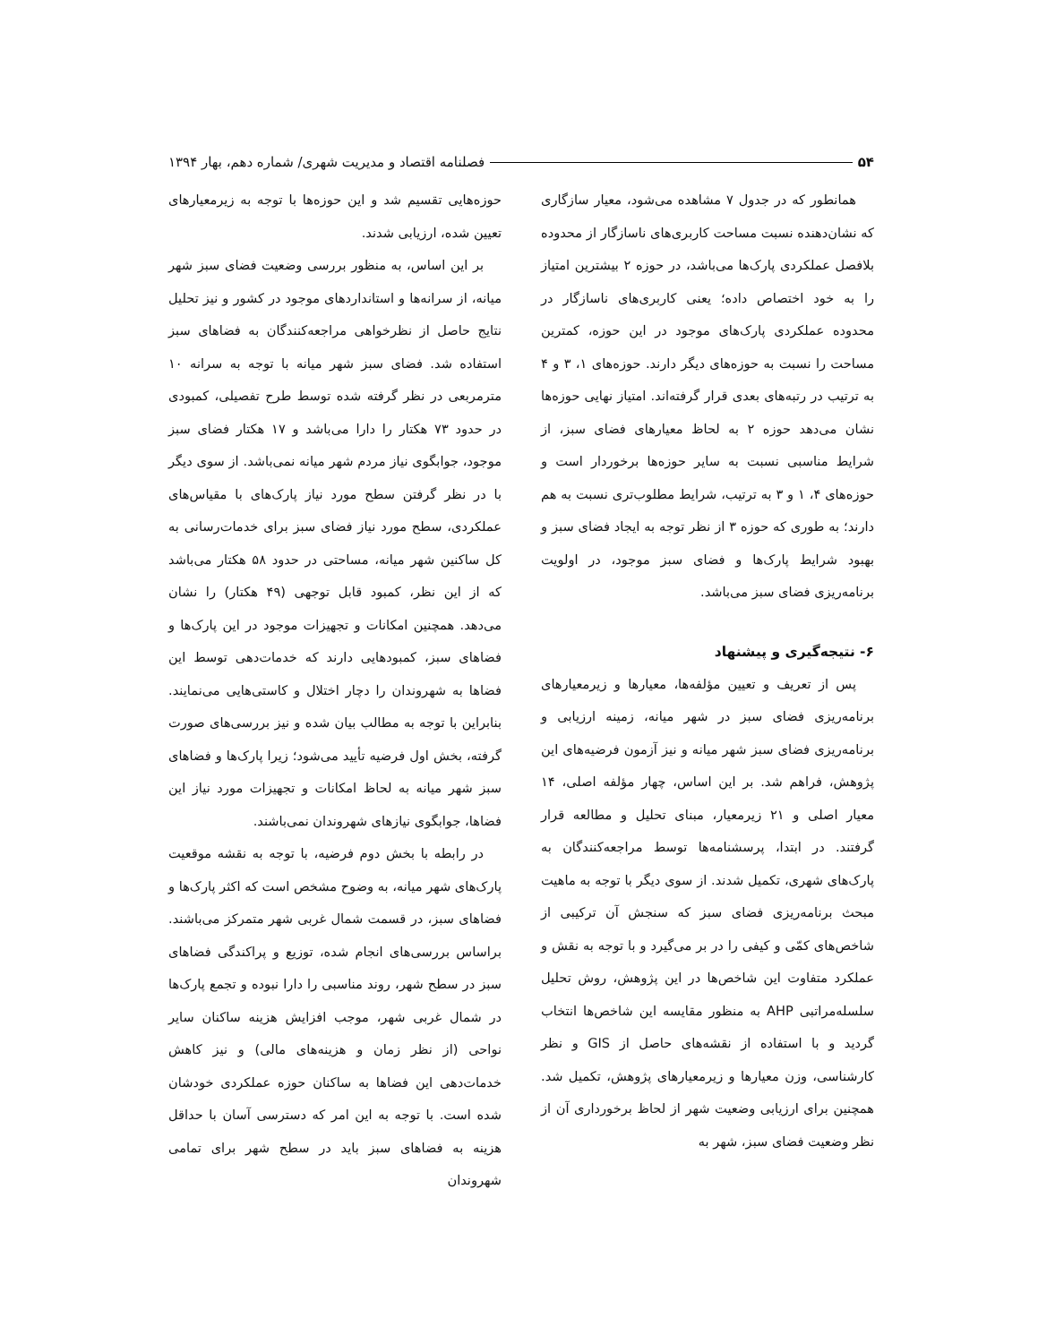۵۴ فصلنامه اقتصاد و مدیریت شهری/ شماره دهم، بهار ۱۳۹۴
همانطور که در جدول ۷ مشاهده می‌شود، معیار سازگاری که نشان‌دهنده نسبت مساحت کاربری‌های ناسازگار از محدوده بلافصل عملکردی پارک‌ها می‌باشد، در حوزه ۲ بیشترین امتیاز را به خود اختصاص داده؛ یعنی کاربری‌های ناسازگار در محدوده عملکردی پارک‌های موجود در این حوزه، کمترین مساحت را نسبت به حوزه‌های دیگر دارند. حوزه‌های ۱، ۳ و ۴ به ترتیب در رتبه‌های بعدی قرار گرفته‌اند. امتیاز نهایی حوزه‌ها نشان می‌دهد حوزه ۲ به لحاظ معیارهای فضای سبز، از شرایط مناسبی نسبت به سایر حوزه‌ها برخوردار است و حوزه‌های ۴، ۱ و ۳ به ترتیب، شرایط مطلوب‌تری نسبت به هم دارند؛ به طوری که حوزه ۳ از نظر توجه به ایجاد فضای سبز و بهبود شرایط پارک‌ها و فضای سبز موجود، در اولویت برنامه‌ریزی فضای سبز می‌باشد.
۶- نتیجه‌گیری و پیشنهاد
پس از تعریف و تعیین مؤلفه‌ها، معیارها و زیرمعیارهای برنامه‌ریزی فضای سبز در شهر میانه، زمینه ارزیابی و برنامه‌ریزی فضای سبز شهر میانه و نیز آزمون فرضیه‌های این پژوهش، فراهم شد. بر این اساس، چهار مؤلفه اصلی، ۱۴ معیار اصلی و ۲۱ زیرمعیار، مبنای تحلیل و مطالعه قرار گرفتند. در ابتدا، پرسشنامه‌ها توسط مراجعه‌کنندگان به پارک‌های شهری، تکمیل شدند. از سوی دیگر با توجه به ماهیت مبحث برنامه‌ریزی فضای سبز که سنجش آن ترکیبی از شاخص‌های کمّی و کیفی را در بر می‌گیرد و با توجه به نقش و عملکرد متفاوت این شاخص‌ها در این پژوهش، روش تحلیل سلسله‌مراتبی AHP به منظور مقایسه این شاخص‌ها انتخاب گردید و با استفاده از نقشه‌های حاصل از GIS و نظر کارشناسی، وزن معیارها و زیرمعیارهای پژوهش، تکمیل شد. همچنین برای ارزیابی وضعیت شهر از لحاظ برخورداری آن از نظر وضعیت فضای سبز، شهر به
حوزه‌هایی تقسیم شد و این حوزه‌ها با توجه به زیرمعیارهای تعیین شده، ارزیابی شدند.
بر این اساس، به منظور بررسی وضعیت فضای سبز شهر میانه، از سرانه‌ها و استانداردهای موجود در کشور و نیز تحلیل نتایج حاصل از نظرخواهی مراجعه‌کنندگان به فضاهای سبز استفاده شد. فضای سبز شهر میانه با توجه به سرانه ۱۰ مترمربعی در نظر گرفته شده توسط طرح تفصیلی، کمبودی در حدود ۷۳ هکتار را دارا می‌باشد و ۱۷ هکتار فضای سبز موجود، جوابگوی نیاز مردم شهر میانه نمی‌باشد. از سوی دیگر با در نظر گرفتن سطح مورد نیاز پارک‌های با مقیاس‌های عملکردی، سطح مورد نیاز فضای سبز برای خدمات‌رسانی به کل ساکنین شهر میانه، مساحتی در حدود ۵۸ هکتار می‌باشد که از این نظر، کمبود قابل توجهی (۴۹ هکتار) را نشان می‌دهد. همچنین امکانات و تجهیزات موجود در این پارک‌ها و فضاهای سبز، کمبودهایی دارند که خدمات‌دهی توسط این فضاها به شهروندان را دچار اختلال و کاستی‌هایی می‌نمایند. بنابراین با توجه به مطالب بیان شده و نیز بررسی‌های صورت گرفته، بخش اول فرضیه تأیید می‌شود؛ زیرا پارک‌ها و فضاهای سبز شهر میانه به لحاظ امکانات و تجهیزات مورد نیاز این فضاها، جوابگوی نیازهای شهروندان نمی‌باشند.
در رابطه با بخش دوم فرضیه، با توجه به نقشه موقعیت پارک‌های شهر میانه، به وضوح مشخص است که اکثر پارک‌ها و فضاهای سبز، در قسمت شمال غربی شهر متمرکز می‌باشند. براساس بررسی‌های انجام شده، توزیع و پراکندگی فضاهای سبز در سطح شهر، روند مناسبی را دارا نبوده و تجمع پارک‌ها در شمال غربی شهر، موجب افزایش هزینه ساکنان سایر نواحی (از نظر زمان و هزینه‌های مالی) و نیز کاهش خدمات‌دهی این فضاها به ساکنان حوزه عملکردی خودشان شده است. با توجه به این امر که دسترسی آسان با حداقل هزینه به فضاهای سبز باید در سطح شهر برای تمامی شهروندان